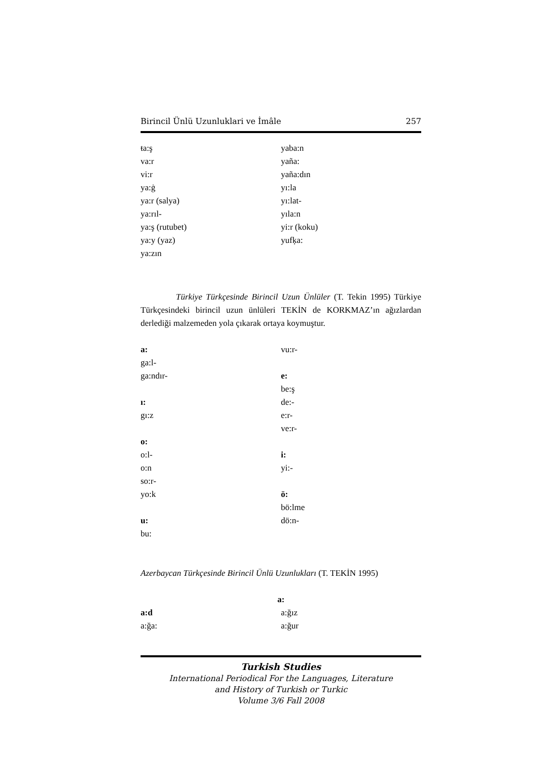Birincil Ünlü Uzunluklari ve İmâle 257
ŧa:ş
va:r
vi:r
ya:ġ
ya:r (salya)
ya:rıl-
ya:ş (rutubet)
ya:y (yaz)
ya:zın
yaba:n
yaña:
yaña:dın
yı:la
yı:lat-
yıla:n
yi:r (koku)
yufķa:
Türkiye Türkçesinde Birincil Uzun Ünlüler (T. Tekin 1995) Türkiye Türkçesindeki birincil uzun ünlüleri TEKİN de KORKMAZ’ın ağızlardan derlediği malzemeden yola çıkarak ortaya koymuştur.
a:
ga:l-
ga:ndır-
ı:
gı:z
o:
o:l-
o:n
so:r-
yo:k
u:
bu:
vu:r-
e:
be:ş
de:-
e:r-
ve:r-
i:
yi:-
ö:
bö:lme
dö:n-
Azerbaycan Türkçesinde Birincil Ünlü Uzunlukları (T. TEKİN 1995)
a:
a:d
a:ğa:
a:ğız
a:ğur
Turkish Studies
International Periodical For the Languages, Literature
and History of Turkish or Turkic
Volume 3/6 Fall 2008